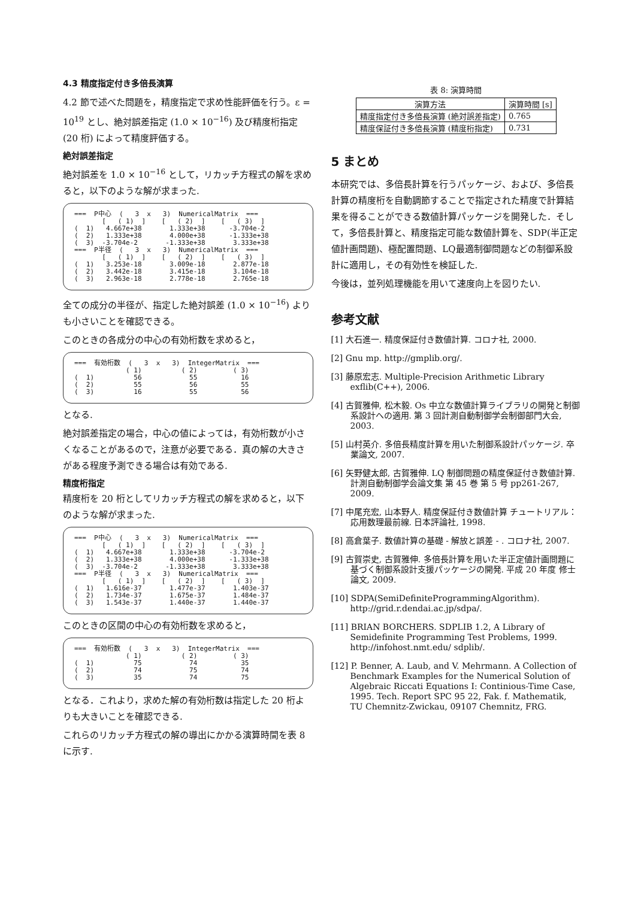4.3 精度指定付き多倍長演算
4.2 節で述べた問題を，精度指定で求め性能評価を行う。ε = 10<sup>19</sup> とし、絶対誤差指定 (1.0 × 10<sup>−16</sup>) 及び精度桁指定 (20 桁) によって精度評価する。
絶対誤差指定
絶対誤差を 1.0 × 10<sup>−16</sup> として，リカッチ方程式の解を求めると，以下のような解が求まった.
===  P中心  (   3  x   3)  NumericalMatrix  ===
       [   ( 1)  ]    [   ( 2)  ]    [   ( 3)  ]
(  1)   4.667e+38       1.333e+38      -3.704e-2
(  2)   1.333e+38       4.000e+38      -1.333e+38
(  3)  -3.704e-2       -1.333e+38       3.333e+38
===  P半径  (   3  x   3)  NumericalMatrix  ===
       [   ( 1)  ]    [   ( 2)  ]    [   ( 3)  ]
(  1)   3.253e-18       3.009e-18       2.877e-18
(  2)   3.442e-18       3.415e-18       3.104e-18
(  3)   2.963e-18       2.778e-18       2.765e-18
全ての成分の半径が、指定した絶対誤差 (1.0 × 10<sup>−16</sup>) よりも小さいことを確認できる。
このときの各成分の中心の有効桁数を求めると，
===  有効桁数  (   3  x   3)  IntegerMatrix  ===
             ( 1)          ( 2)         ( 3)
(  1)          56            55           16
(  2)          55            56           55
(  3)          16            55           56
となる.
絶対誤差指定の場合，中心の値によっては，有効桁数が小さくなることがあるので，注意が必要である．真の解の大きさがある程度予測できる場合は有効である.
精度桁指定
精度桁を 20 桁としてリカッチ方程式の解を求めると，以下のような解が求まった.
===  P中心  (   3  x   3)  NumericalMatrix  ===
       [   ( 1)  ]    [   ( 2)  ]    [   ( 3)  ]
(  1)   4.667e+38       1.333e+38      -3.704e-2
(  2)   1.333e+38       4.000e+38      -1.333e+38
(  3)  -3.704e-2       -1.333e+38       3.333e+38
===  P半径  (   3  x   3)  NumericalMatrix  ===
       [   ( 1)  ]    [   ( 2)  ]    [   ( 3)  ]
(  1)   1.616e-37       1.477e-37       1.403e-37
(  2)   1.734e-37       1.675e-37       1.484e-37
(  3)   1.543e-37       1.440e-37       1.440e-37
このときの区間の中心の有効桁数を求めると，
===  有効桁数  (   3  x   3)  IntegerMatrix  ===
             ( 1)          ( 2)         ( 3)
(  1)          75            74           35
(  2)          74            75           74
(  3)          35            74           75
となる．これより，求めた解の有効桁数は指定した 20 桁よりも大きいことを確認できる.
これらのリカッチ方程式の解の導出にかかる演算時間を表 8 に示す.
表 8: 演算時間
| 演算方法 | 演算時間 [s] |
| --- | --- |
| 精度指定付き多倍長演算 (絶対誤差指定) | 0.765 |
| 精度保証付き多倍長演算 (精度桁指定) | 0.731 |
5 まとめ
本研究では、多倍長計算を行うパッケージ、および、多倍長計算の精度桁を自動調節することで指定された精度で計算結果を得ることができる数値計算パッケージを開発した．そして，多倍長計算と、精度指定可能な数値計算を、SDP(半正定値計画問題)、極配置問題、LQ最適制御問題などの制御系設計に適用し，その有効性を検証した.
今後は，並列処理機能を用いて速度向上を図りたい.
参考文献
[1] 大石進一. 精度保証付き数値計算. コロナ社, 2000.
[2] Gnu mp. http://gmplib.org/.
[3] 藤原宏志. Multiple-Precision Arithmetic Library exflib(C++), 2006.
[4] 古賀雅伸, 松木毅. Os 中立な数値計算ライブラリの開発と制御系設計への適用. 第 3 回計測自動制御学会制御部門大会, 2003.
[5] 山村英介. 多倍長精度計算を用いた制御系設計パッケージ. 卒業論文, 2007.
[6] 矢野健太郎, 古賀雅伸. LQ 制御問題の精度保証付き数値計算. 計測自動制御学会論文集 第 45 巻 第 5 号 pp261-267, 2009.
[7] 中尾充宏, 山本野人. 精度保証付き数値計算 チュートリアル：応用数理最前線. 日本評論社, 1998.
[8] 高倉葉子. 数値計算の基礎 - 解放と誤差 - . コロナ社, 2007.
[9] 古賀崇史, 古賀雅伸. 多倍長計算を用いた半正定値計画問題に基づく制御系設計支援パッケージの開発. 平成 20 年度 修士論文, 2009.
[10] SDPA(SemiDefiniteProgrammingAlgorithm). http://grid.r.dendai.ac.jp/sdpa/.
[11] BRIAN BORCHERS. SDPLIB 1.2, A Library of Semidefinite Programming Test Problems, 1999. http://infohost.nmt.edu/ sdplib/.
[12] P. Benner, A. Laub, and V. Mehrmann. A Collection of Benchmark Examples for the Numerical Solution of Algebraic Riccati Equations I: Continious-Time Case, 1995. Tech. Report SPC 95 22, Fak. f. Mathematik, TU Chemnitz-Zwickau, 09107 Chemnitz, FRG.